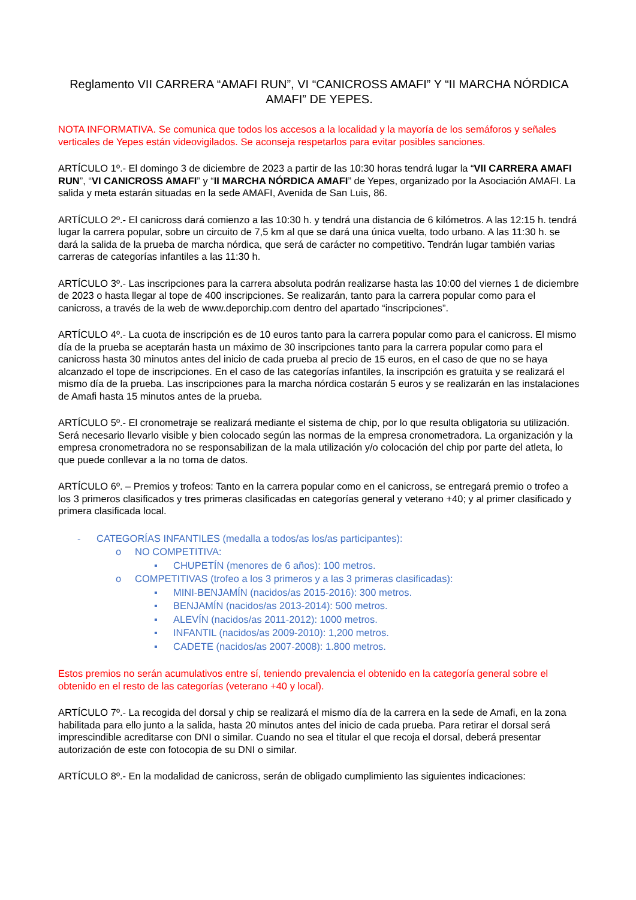Reglamento VII CARRERA “AMAFI RUN”, VI “CANICROSS AMAFI” Y “II MARCHA NÓRDICA AMAFI” DE YEPES.
NOTA INFORMATIVA. Se comunica que todos los accesos a la localidad y la mayoría de los semáforos y señales verticales de Yepes están videovigilados. Se aconseja respetarlos para evitar posibles sanciones.
ARTÍCULO 1º.- El domingo 3 de diciembre de 2023 a partir de las 10:30 horas tendrá lugar la “VII CARRERA AMAFI RUN”, “VI CANICROSS AMAFI” y “II MARCHA NÓRDICA AMAFI” de Yepes, organizado por la Asociación AMAFI. La salida y meta estarán situadas en la sede AMAFI, Avenida de San Luis, 86.
ARTÍCULO 2º.- El canicross dará comienzo a las 10:30 h. y tendrá una distancia de 6 kilómetros. A las 12:15 h. tendrá lugar la carrera popular, sobre un circuito de 7,5 km al que se dará una única vuelta, todo urbano. A las 11:30 h. se dará la salida de la prueba de marcha nórdica, que será de carácter no competitivo. Tendrán lugar también varias carreras de categorías infantiles a las 11:30 h.
ARTÍCULO 3º.- Las inscripciones para la carrera absoluta podrán realizarse hasta las 10:00 del viernes 1 de diciembre de 2023 o hasta llegar al tope de 400 inscripciones. Se realizarán, tanto para la carrera popular como para el canicross, a través de la web de www.deporchip.com dentro del apartado “inscripciones”.
ARTÍCULO 4º.- La cuota de inscripción es de 10 euros tanto para la carrera popular como para el canicross. El mismo día de la prueba se aceptarán hasta un máximo de 30 inscripciones tanto para la carrera popular como para el canicross hasta 30 minutos antes del inicio de cada prueba al precio de 15 euros, en el caso de que no se haya alcanzado el tope de inscripciones. En el caso de las categorías infantiles, la inscripción es gratuita y se realizará el mismo día de la prueba. Las inscripciones para la marcha nórdica costarán 5 euros y se realizarán en las instalaciones de Amafi hasta 15 minutos antes de la prueba.
ARTÍCULO 5º.- El cronometraje se realizará mediante el sistema de chip, por lo que resulta obligatoria su utilización. Será necesario llevarlo visible y bien colocado según las normas de la empresa cronometradora. La organización y la empresa cronometradora no se responsabilizan de la mala utilización y/o colocación del chip por parte del atleta, lo que puede conllevar a la no toma de datos.
ARTÍCULO 6º. – Premios y trofeos: Tanto en la carrera popular como en el canicross, se entregará premio o trofeo a los 3 primeros clasificados y tres primeras clasificadas en categorías general y veterano +40; y al primer clasificado y primera clasificada local.
- CATEGORÍAS INFANTILES (medalla a todos/as los/as participantes):
o NO COMPETITIVA:
▪ CHUPETÍN (menores de 6 años): 100 metros.
o COMPETITIVAS (trofeo a los 3 primeros y a las 3 primeras clasificadas):
▪ MINI-BENJAMÍN (nacidos/as 2015-2016): 300 metros.
▪ BENJAMÍN (nacidos/as 2013-2014): 500 metros.
▪ ALEVÍN (nacidos/as 2011-2012): 1000 metros.
▪ INFANTIL (nacidos/as 2009-2010): 1,200 metros.
▪ CADETE (nacidos/as 2007-2008): 1.800 metros.
Estos premios no serán acumulativos entre sí, teniendo prevalencia el obtenido en la categoría general sobre el obtenido en el resto de las categorías (veterano +40 y local).
ARTÍCULO 7º.- La recogida del dorsal y chip se realizará el mismo día de la carrera en la sede de Amafi, en la zona habilitada para ello junto a la salida, hasta 20 minutos antes del inicio de cada prueba. Para retirar el dorsal será imprescindible acreditarse con DNI o similar. Cuando no sea el titular el que recoja el dorsal, deberá presentar autorización de este con fotocopia de su DNI o similar.
ARTÍCULO 8º.- En la modalidad de canicross, serán de obligado cumplimiento las siguientes indicaciones: